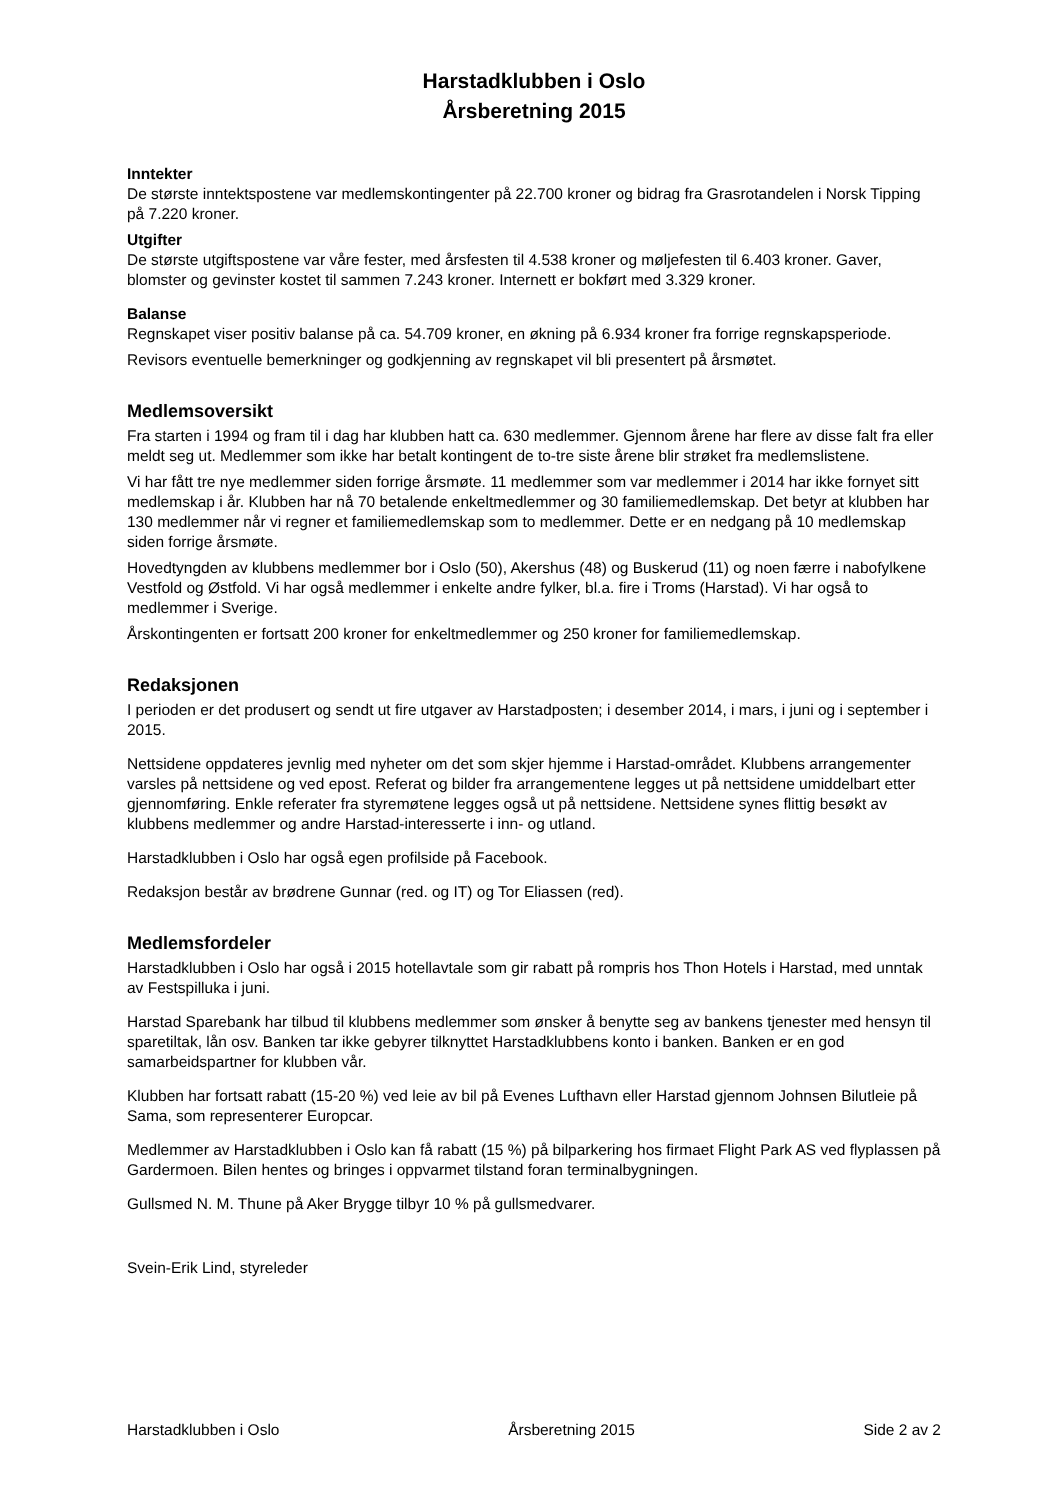Harstadklubben i Oslo
Årsberetning 2015
Inntekter
De største inntektspostene var medlemskontingenter på 22.700 kroner og bidrag fra Grasrotandelen i Norsk Tipping på 7.220 kroner.
Utgifter
De største utgiftspostene var våre fester, med årsfesten til 4.538 kroner og møljefesten til 6.403 kroner. Gaver, blomster og gevinster kostet til sammen 7.243 kroner. Internett er bokført med 3.329 kroner.
Balanse
Regnskapet viser positiv balanse på ca. 54.709 kroner, en økning på 6.934 kroner fra forrige regnskapsperiode.
Revisors eventuelle bemerkninger og godkjenning av regnskapet vil bli presentert på årsmøtet.
Medlemsoversikt
Fra starten i 1994 og fram til i dag har klubben hatt ca. 630 medlemmer. Gjennom årene har flere av disse falt fra eller meldt seg ut. Medlemmer som ikke har betalt kontingent de to-tre siste årene blir strøket fra medlemslistene.
Vi har fått tre nye medlemmer siden forrige årsmøte. 11 medlemmer som var medlemmer i 2014 har ikke fornyet sitt medlemskap i år. Klubben har nå 70 betalende enkeltmedlemmer og 30 familiemedlemskap. Det betyr at klubben har 130 medlemmer når vi regner et familiemedlemskap som to medlemmer. Dette er en nedgang på 10 medlemskap siden forrige årsmøte.
Hovedtyngden av klubbens medlemmer bor i Oslo (50), Akershus (48) og Buskerud (11) og noen færre i nabofylkene Vestfold og Østfold. Vi har også medlemmer i enkelte andre fylker, bl.a. fire i Troms (Harstad). Vi har også to medlemmer i Sverige.
Årskontingenten er fortsatt 200 kroner for enkeltmedlemmer og 250 kroner for familiemedlemskap.
Redaksjonen
I perioden er det produsert og sendt ut fire utgaver av Harstadposten; i desember 2014, i mars, i juni og i september i 2015.
Nettsidene oppdateres jevnlig med nyheter om det som skjer hjemme i Harstad-området. Klubbens arrangementer varsles på nettsidene og ved epost. Referat og bilder fra arrangementene legges ut på nettsidene umiddelbart etter gjennomføring. Enkle referater fra styremøtene legges også ut på nettsidene. Nettsidene synes flittig besøkt av klubbens medlemmer og andre Harstad-interesserte i inn- og utland.
Harstadklubben i Oslo har også egen profilside på Facebook.
Redaksjon består av brødrene Gunnar (red. og IT) og Tor Eliassen (red).
Medlemsfordeler
Harstadklubben i Oslo har også i 2015 hotellavtale som gir rabatt på rompris hos Thon Hotels i Harstad, med unntak av Festspilluka i juni.
Harstad Sparebank har tilbud til klubbens medlemmer som ønsker å benytte seg av bankens tjenester med hensyn til sparetiltak, lån osv. Banken tar ikke gebyrer tilknyttet Harstadklubbens konto i banken. Banken er en god samarbeidspartner for klubben vår.
Klubben har fortsatt rabatt (15-20 %) ved leie av bil på Evenes Lufthavn eller Harstad gjennom Johnsen Bilutleie på Sama, som representerer Europcar.
Medlemmer av Harstadklubben i Oslo kan få rabatt (15 %) på bilparkering hos firmaet Flight Park AS ved flyplassen på Gardermoen. Bilen hentes og bringes i oppvarmet tilstand foran terminalbygningen.
Gullsmed N. M. Thune på Aker Brygge tilbyr 10 % på gullsmedvarer.
Svein-Erik Lind, styreleder
Harstadklubben i Oslo Årsberetning 2015 Side 2 av 2